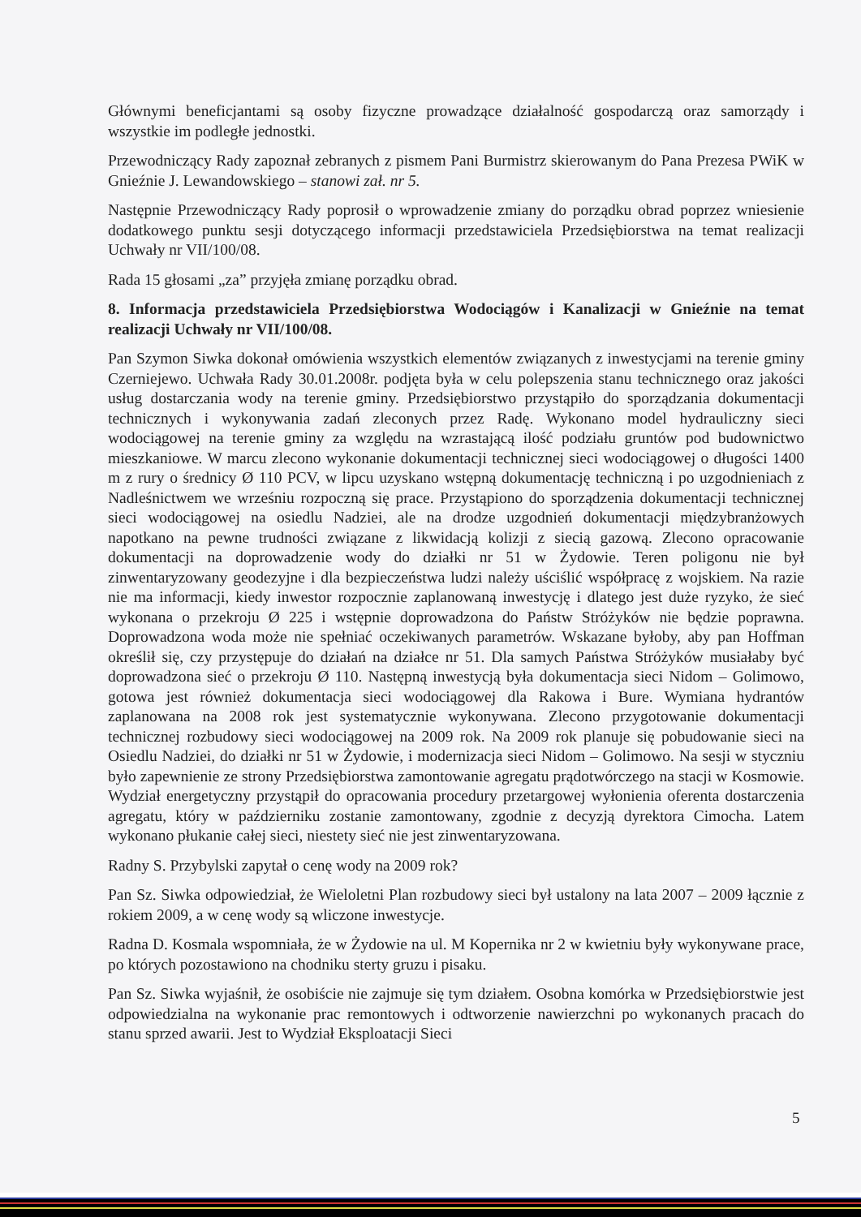Głównymi beneficjantami są osoby fizyczne prowadzące działalność gospodarczą oraz samorządy i wszystkie im podległe jednostki.
Przewodniczący Rady zapoznał zebranych z pismem Pani Burmistrz skierowanym do Pana Prezesa PWiK w Gnieźnie J. Lewandowskiego – stanowi zał. nr 5.
Następnie Przewodniczący Rady poprosił o wprowadzenie zmiany do porządku obrad poprzez wniesienie dodatkowego punktu sesji dotyczącego informacji przedstawiciela Przedsiębiorstwa na temat realizacji Uchwały nr VII/100/08.
Rada 15 głosami „za” przyjęła zmianę porządku obrad.
8. Informacja przedstawiciela Przedsiębiorstwa Wodociągów i Kanalizacji w Gnieźnie na temat realizacji Uchwały nr VII/100/08.
Pan Szymon Siwka dokonał omówienia wszystkich elementów związanych z inwestycjami na terenie gminy Czerniejewo. Uchwała Rady 30.01.2008r. podjęta była w celu polepszenia stanu technicznego oraz jakości usług dostarczania wody na terenie gminy. Przedsiębiorstwo przystąpiło do sporządzania dokumentacji technicznych i wykonywania zadań zleconych przez Radę. Wykonano model hydrauliczny sieci wodociągowej na terenie gminy za względu na wzrastającą ilość podziału gruntów pod budownictwo mieszkaniowe. W marcu zlecono wykonanie dokumentacji technicznej sieci wodociągowej o długości 1400 m z rury o średnicy Ø 110 PCV, w lipcu uzyskano wstępną dokumentację techniczną i po uzgodnieniach z Nadleśnictwem we wrześniu rozpoczną się prace. Przystąpiono do sporządzenia dokumentacji technicznej sieci wodociągowej na osiedlu Nadziei, ale na drodze uzgodnień dokumentacji międzybranżowych napotkano na pewne trudności związane z likwidacją kolizji z siecią gazową. Zlecono opracowanie dokumentacji na doprowadzenie wody do działki nr 51 w Żydowie. Teren poligonu nie był zinwentaryzowany geodezyjne i dla bezpieczeństwa ludzi należy uściślić współpracę z wojskiem. Na razie nie ma informacji, kiedy inwestor rozpocznie zaplanowaną inwestycję i dlatego jest duże ryzyko, że sieć wykonana o przekroju Ø 225 i wstępnie doprowadzona do Państw Stróżyków nie będzie poprawna. Doprowadzona woda może nie spełniać oczekiwanych parametrów. Wskazane byłoby, aby pan Hoffman określił się, czy przystępuje do działań na działce nr 51. Dla samych Państwa Stróżyków musiałaby być doprowadzona sieć o przekroju Ø 110. Następną inwestycją była dokumentacja sieci Nidom – Golimowo, gotowa jest również dokumentacja sieci wodociągowej dla Rakowa i Bure. Wymiana hydrantów zaplanowana na 2008 rok jest systematycznie wykonywana. Zlecono przygotowanie dokumentacji technicznej rozbudowy sieci wodociągowej na 2009 rok. Na 2009 rok planuje się pobudowanie sieci na Osiedlu Nadziei, do działki nr 51 w Żydowie, i modernizacja sieci Nidom – Golimowo. Na sesji w styczniu było zapewnienie ze strony Przedsiębiorstwa zamontowanie agregatu prądotwórczego na stacji w Kosmowie. Wydział energetyczny przystąpił do opracowania procedury przetargowej wyłonienia oferenta dostarczenia agregatu, który w październiku zostanie zamontowany, zgodnie z decyzją dyrektora Cimocha. Latem wykonano płukanie całej sieci, niestety sieć nie jest zinwentaryzowana.
Radny S. Przybylski zapytał o cenę wody na 2009 rok?
Pan Sz. Siwka odpowiedział, że Wieloletni Plan rozbudowy sieci był ustalony na lata 2007 – 2009 łącznie z rokiem 2009, a w cenę wody są wliczone inwestycje.
Radna D. Kosmala wspomniała, że w Żydowie na ul. M Kopernika nr 2 w kwietniu były wykonywane prace, po których pozostawiono na chodniku sterty gruzu i pisaku.
Pan Sz. Siwka wyjaśnił, że osobiście nie zajmuje się tym działem. Osobna komórka w Przedsiębiorstwie jest odpowiedzialna na wykonanie prac remontowych i odtworzenie nawierzchni po wykonanych pracach do stanu sprzed awarii. Jest to Wydział Eksploatacji Sieci
5